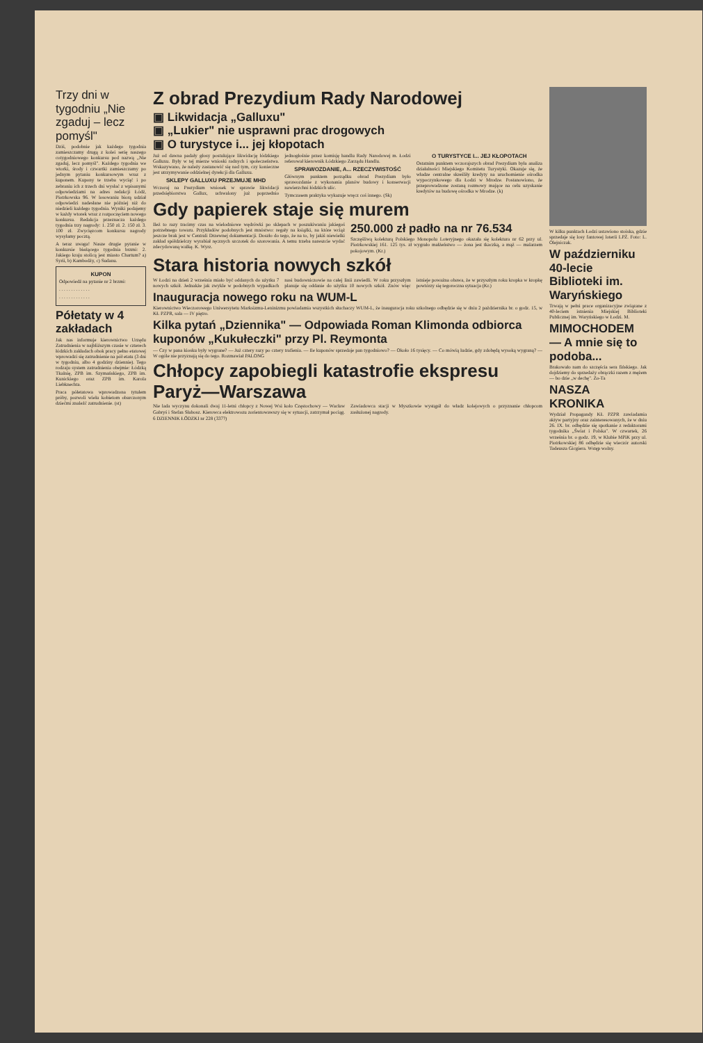Trzy dni w tygodniu „Nie zgaduj – lecz pomyśl"
Dziś, podobnie jak każdego tygodnia zamieszczamy drugą z kolei serię naszego cotygodniowego konkursu pod nazwą „Nie zgaduj, lecz pomyśl". Każdego tygodnia we wtorki, środy i czwartki zamieszczamy po jednym pytaniu konkursowym wraz z kuponem. Kupony te trzeba wyciąć i po zebraniu ich z trzech dni wysłać z wpisanymi odpowiedziami na adres redakcji Łódź, Piotrkowska 96. W losowaniu biorą udział odpowiedzi nadesłane nie później niż do niedzieli każdego tygodnia. Wyniki podajemy w każdy wtorek wraz z rozpoczęciem nowego konkursu. Redakcja przeznacza każdego tygodnia trzy nagrody: 1. 250 zł. 2. 150 zł. 3. 100 zł. Zwycięzcom konkursu nagrody wysyłamy pocztą.
A teraz uwaga! Nasze drugie pytanie w konkursie bieżącego tygodnia brzmi: 2. Jakiego kraju stolicą jest miasto Chartum? a) Syrii, b) Kambodży, c) Sudanu.
KUPON
Odpowiedź na pytanie nr 2 brzmi:
. . . . . . . . . . . . .
. . . . . . . . . . . . .
Półetaty w 4 zakładach
Jak nas informuje kierownictwo Urzędu Zatrudnienia w najbliższym czasie w czterech łódzkich zakładach obok pracy pełno etatowej wprowadzi się zatrudnienie na pół etatu (3 dni w tygodniu, albo 4 godziny dziennie). Tego rodzaju system zatrudnienia obejmie: Łódzką Tkalnię, ZPB im. Szymańskiego, ZPB im. Kunickiego oraz ZPB im. Karola Liebknechta.
Praca półetatowa wprowadzona tytułem próby, pozwoli wielu kobietom obarczonym dziećmi znaleźć zatrudnienie. (st)
Z obrad Prezydium Rady Narodowej
▣ Likwidacja „Galluxu"
▣ „Lukier" nie usprawni prac drogowych
▣ O turystyce i... jej kłopotach
Już od dawna padały głosy postulujące likwidację łódzkiego Galluxu. Były w tej mierze wnioski radnych i społeczeństwa. Wskazywano, że należy zastanowić się nad tym, czy konieczne jest utrzymywanie oddzielnej dyrekcji dla Galluxu.
SKLEPY GALLUXU PRZEJMUJE MHD
Wczoraj na Prezydium wniosek w sprawie likwidacji przedsiębiorstwa Gallux, uchwalony już poprzednio jednogłośnie przez komisję handlu Rady Narodowej m. Łodzi referował kierownik Łódzkiego Zarządu Handlu.
SPRAWOZDANIE, A... RZECZYWISTOŚĆ
Głównym punktem porządku obrad Prezydium było sprawozdanie z wykonania planów budowy i konserwacji nawierzchni łódzkich ulic.
Tymczasem praktyka wykazuje wręcz coś innego. (Sk)
O TURYSTYCE I... JEJ KŁOPOTACH
Ostatnim punktem wczorajszych obrad Prezydium była analiza działalności Miejskiego Komitetu Turystyki. Okazuje się, że władze centralne skreśliły kredyty na uruchomienie ośrodka wypoczynkowego dla Łodzi w Mrodze. Postanowiono, że przeprowadzone zostaną rozmowy mające na celu uzyskanie kredytów na budowę ośrodka w Mrodze. (k)
Gdy papierek staje się murem
Ileż to razy tracimy czas na wielodniowe wędrówki po sklepach w poszukiwaniu jakiegoś potrzebnego towaru. Przykładów podobnych jest mnóstwo: regały na książki, na które wciąż jeszcze brak jest w Centrali Drzewnej dokumentacji. Doszło do tego, że na to, by jakiś niewielki zakład spółdzielczy wyrabiał ręcznych szczotek do szorowania. A temu trzeba nareszcie wydać zdecydowaną walkę. K. Wyrz.
250.000 zł padło na nr 76.534
Szczęśliwą kolekturą Polskiego Monopolu Loteryjnego okazała się kolektura nr 62 przy ul. Piotrkowskiej 161. 125 tys. zł wygrało małżeństwo — żona jest tkaczką, a mąż — malarzem pokojowym. (Kr.)
Stara historia nowych szkół
W Łodzi na dzień 2 września miało być oddanych do użytku 7 nowych szkół. Jednakże jak zwykle w podobnych wypadkach nasi budowniczowie na całej linii zawiedli. W roku przyszłym planuje się oddanie do użytku 10 nowych szkół. Znów więc istnieje poważna obawa, że w przyszłym roku kropka w kropkę powtórzy się tegoroczna sytuacja (Kr.)
Inauguracja nowego roku na WUM-L
Kierownictwo Wieczorowego Uniwersytetu Marksizmu-Leninizmu powiadamia wszystkich słuchaczy WUM-L, że inauguracja roku szkolnego odbędzie się w dniu 2 października br. o godz. 15, w KŁ PZPR, sala — IV piętro.
Kilka pytań „Dziennika" — Odpowiada Roman Klimonda odbiorca kuponów „Kukułeczki" przy Pl. Reymonta
— Czy w pana kiosku były wygrane? — Już cztery razy po cztery trafienia. — Ile kuponów sprzedaje pan tygodniowo? — Około 16 tysięcy. — Co mówią ludzie, gdy zdobędą wysoką wygraną? — W ogóle nie przyznają się do tego. Rozmawiał PALONG
Chłopcy zapobiegli katastrofie ekspresu Paryż—Warszawa
Nie lada wyczynu dokonali dwaj 11-letni chłopcy z Nowej Wsi koło Częstochowy — Wacław Gabryś i Stefan Słabosz. Kierowca elektrowozu zorientowawszy się w sytuacji, zatrzymał pociąg. Zawiadowca stacji w Myszkowie wystąpił do władz kolejowych o przyznanie chłopcom zasłużonej nagrody.
6 DZIENNIK ŁÓDZKI nr 228 (337?)
W kilku punktach Łodzi ustawiono stoiska, gdzie sprzedaje się losy fantowej loterii LPŻ. Foto: L. Olejniczak.
W październiku 40-lecie Biblioteki im. Waryńskiego
Trwają w pełni prace organizacyjne związane z 40-leciem istnienia Miejskiej Biblioteki Publicznej im. Waryńskiego w Łodzi. M.
MIMOCHODEM — A mnie się to podoba...
Brakowało nam do szczęścia sera fińskiego. Jak dojdziemy do sprzedaży obrączki razem z mężem — bo dzie „w dechę". Zo-Ta
NASZA KRONIKA
Wydział Propagandy KŁ PZPR zawiadamia aktyw partyjny oraz zainteresowanych, że w dniu 26. IX. br. odbędzie się spotkanie z redaktorami tygodnika „Świat i Polska". W czwartek, 26 września br. o godz. 19, w Klubie MPiK przy ul. Piotrkowskiej 86 odbędzie się wieczór autorski Tadeusza Gicgiera. Wstęp wolny.